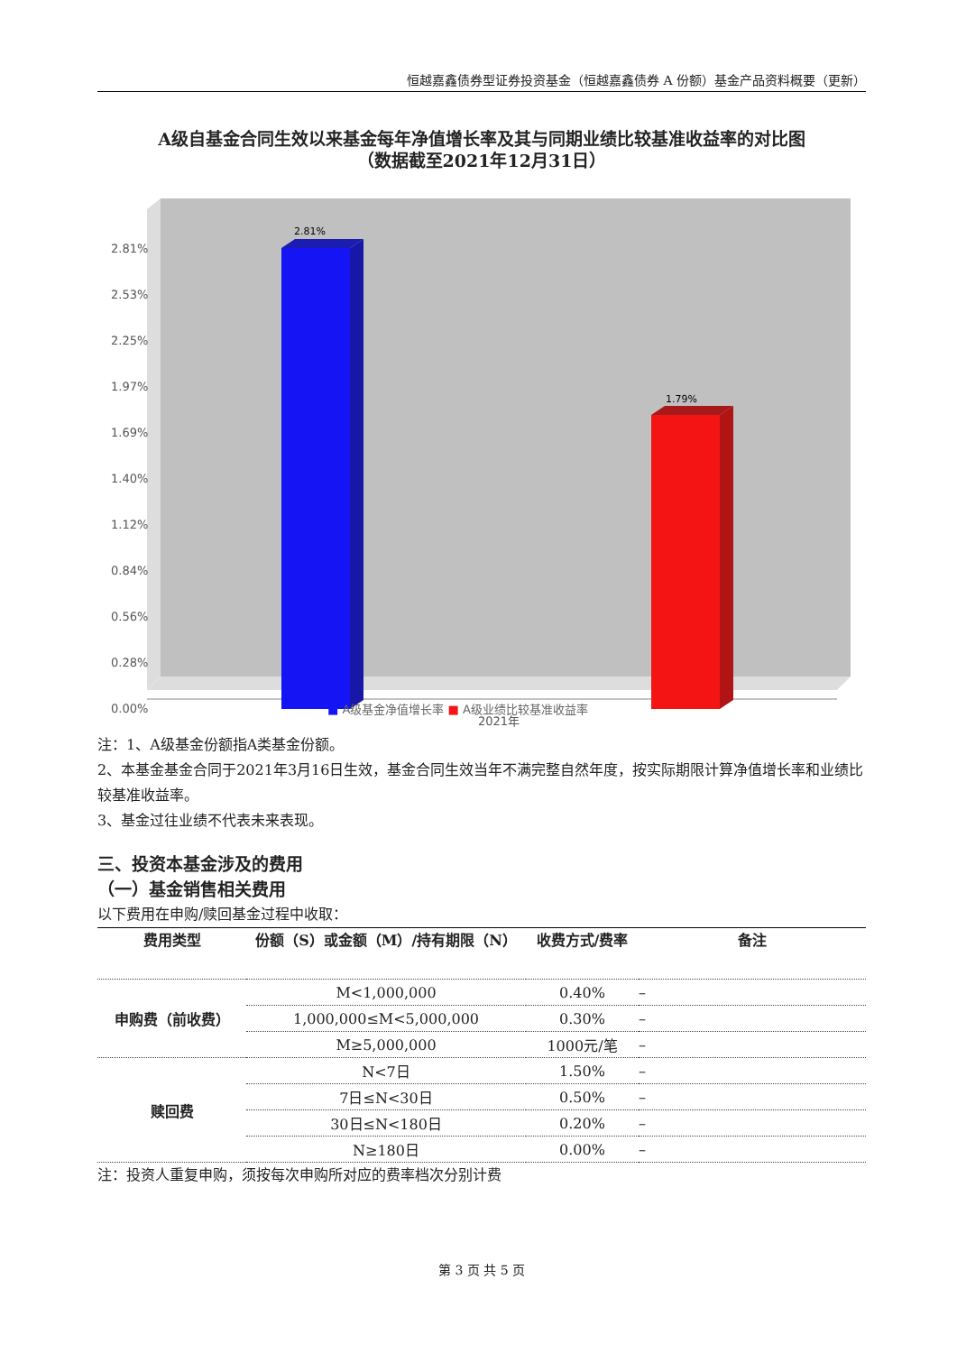恒越嘉鑫债券型证券投资基金（恒越嘉鑫债券 A 份额）基金产品资料概要（更新）
A级自基金合同生效以来基金每年净值增长率及其与同期业绩比较基准收益率的对比图
（数据截至2021年12月31日）
2.81%
2.53%
2.25%
1.97%
1.69%
1.40%
1.12%
0.84%
0.56%
0.28%
0.00%
2.81%
1.79%
2021年
■ A级基金净值增长率 ■ A级业绩比较基准收益率
注：1、A级基金份额指A类基金份额。
2、本基金基金合同于2021年3月16日生效，基金合同生效当年不满完整自然年度，按实际期限计算净值增长率和业绩比较基准收益率。
3、基金过往业绩不代表未来表现。
三、投资本基金涉及的费用
（一）基金销售相关费用
以下费用在申购/赎回基金过程中收取：
| 费用类型 | 份额（S）或金额（M）/持有期限（N） | 收费方式/费率 | 备注 |
| --- | --- | --- | --- |
| 申购费（前收费） | M<1,000,000 | 0.40% | – |
| | 1,000,000≤M<5,000,000 | 0.30% | – |
| | M≥5,000,000 | 1000元/笔 | – |
| 赎回费 | N<7日 | 1.50% | – |
| | 7日≤N<30日 | 0.50% | – |
| | 30日≤N<180日 | 0.20% | – |
| | N≥180日 | 0.00% | – |
注：投资人重复申购，须按每次申购所对应的费率档次分别计费
第 3 页 共 5 页